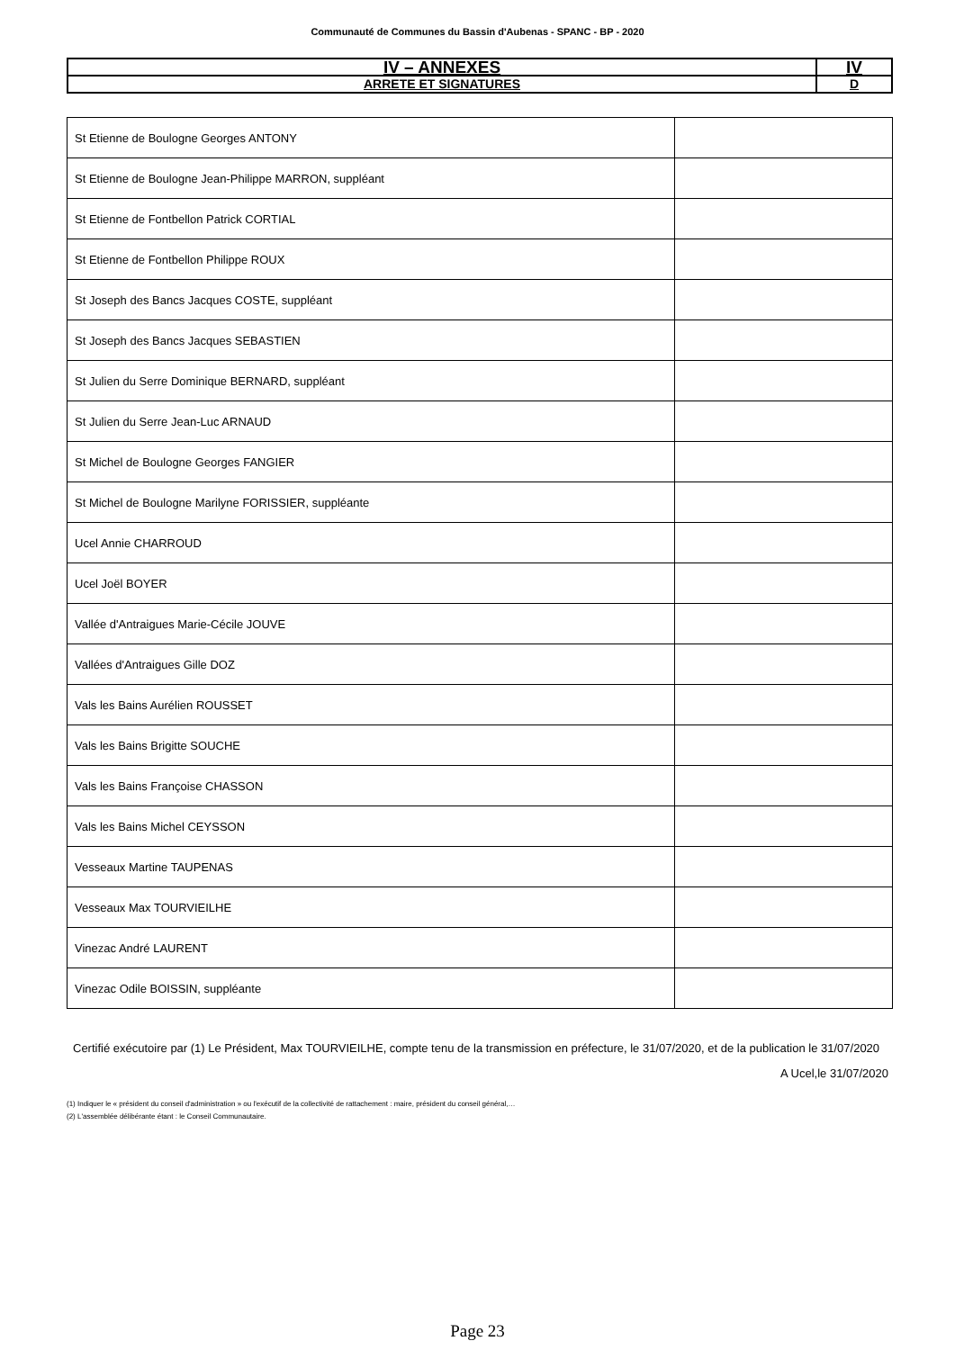Communauté de Communes du Bassin d'Aubenas - SPANC - BP - 2020
| IV – ANNEXES | IV |
| ARRETE ET SIGNATURES | D |
| St Etienne de Boulogne Georges ANTONY | |
| St Etienne de Boulogne Jean-Philippe MARRON, suppléant | |
| St Etienne de Fontbellon Patrick CORTIAL | |
| St Etienne de Fontbellon Philippe ROUX | |
| St Joseph des Bancs Jacques COSTE, suppléant | |
| St Joseph des Bancs Jacques SEBASTIEN | |
| St Julien du Serre Dominique BERNARD, suppléant | |
| St Julien du Serre Jean-Luc ARNAUD | |
| St Michel de Boulogne Georges FANGIER | |
| St Michel de Boulogne Marilyne FORISSIER, suppléante | |
| Ucel Annie CHARROUD | |
| Ucel Joël BOYER | |
| Vallée d'Antraigues Marie-Cécile JOUVE | |
| Vallées d'Antraigues Gille DOZ | |
| Vals les Bains Aurélien ROUSSET | |
| Vals les Bains Brigitte SOUCHE | |
| Vals les Bains Françoise CHASSON | |
| Vals les Bains Michel CEYSSON | |
| Vesseaux Martine TAUPENAS | |
| Vesseaux Max TOURVIEILHE | |
| Vinezac André LAURENT | |
| Vinezac Odile BOISSIN, suppléante | |
Certifié exécutoire par (1) Le Président, Max TOURVIEILHE, compte tenu de la transmission en préfecture, le 31/07/2020, et de la publication le 31/07/2020
A Ucel,le 31/07/2020
(1) Indiquer le « président du conseil d'administration » ou l'exécutif de la collectivité de rattachement : maire, président du conseil général,…
(2) L'assemblée délibérante étant : le Conseil Communautaire.
Page 23